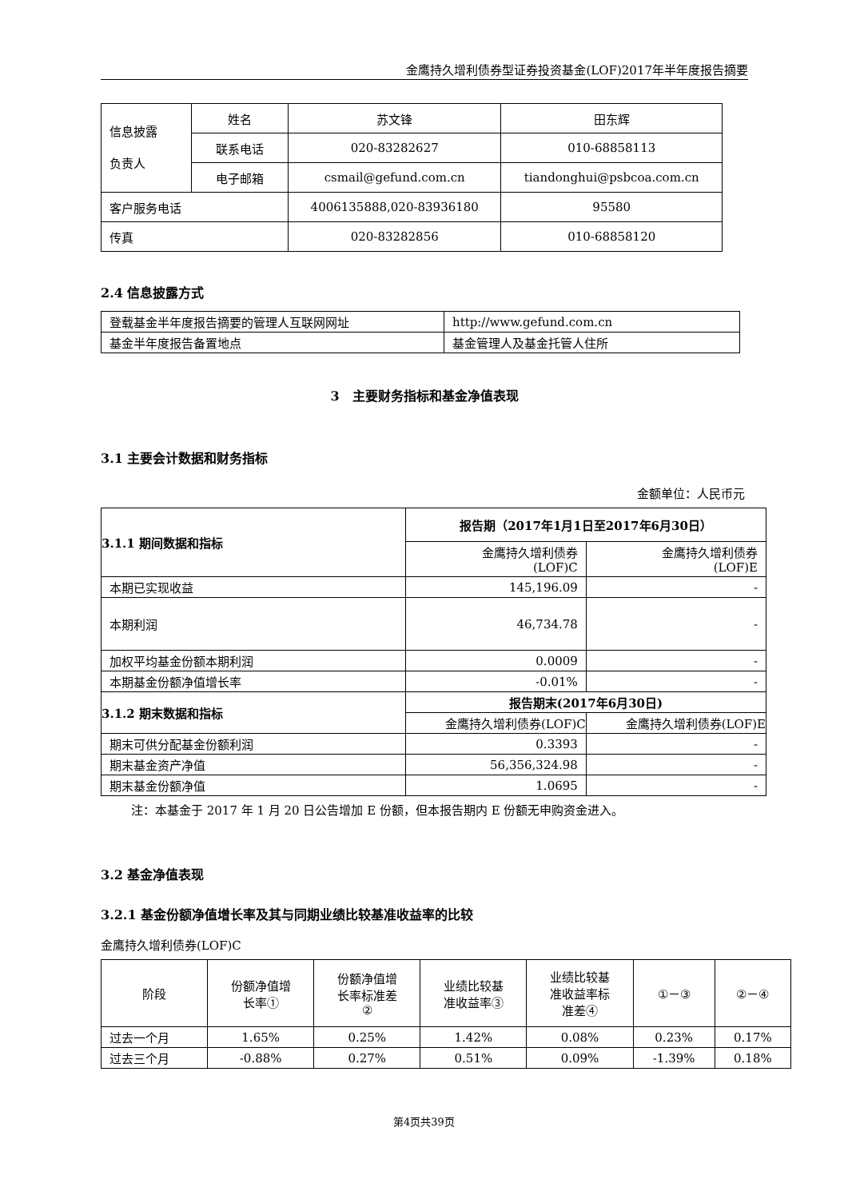金鹰持久增利债券型证券投资基金(LOF)2017年半年度报告摘要
| 信息披露 负责人 | 姓名 | 苏文锋 | 田东辉 |
| | 联系电话 | 020-83282627 | 010-68858113 |
| | 电子邮箱 | csmail@gefund.com.cn | tiandonghui@psbcoa.com.cn |
| 客户服务电话 | | 4006135888,020-83936180 | 95580 |
| 传真 | | 020-83282856 | 010-68858120 |
2.4 信息披露方式
| 登载基金半年度报告摘要的管理人互联网网址 | http://www.gefund.com.cn |
| 基金半年度报告备置地点 | 基金管理人及基金托管人住所 |
3　主要财务指标和基金净值表现
3.1 主要会计数据和财务指标
金额单位：人民币元
| 3.1.1 期间数据和指标 | 报告期（2017年1月1日至2017年6月30日） | |
| | 金鹰持久增利债券 (LOF)C | 金鹰持久增利债券 (LOF)E |
| 本期已实现收益 | 145,196.09 | - |
| 本期利润 | 46,734.78 | - |
| 加权平均基金份额本期利润 | 0.0009 | - |
| 本期基金份额净值增长率 | -0.01% | - |
| 3.1.2 期末数据和指标 | 报告期末(2017年6月30日) | |
| | 金鹰持久增利债券(LOF)C | 金鹰持久增利债券(LOF)E |
| 期末可供分配基金份额利润 | 0.3393 | - |
| 期末基金资产净值 | 56,356,324.98 | - |
| 期末基金份额净值 | 1.0695 | - |
注：本基金于 2017 年 1 月 20 日公告增加 E 份额，但本报告期内 E 份额无申购资金进入。
3.2 基金净值表现
3.2.1 基金份额净值增长率及其与同期业绩比较基准收益率的比较
金鹰持久增利债券(LOF)C
| 阶段 | 份额净值增 长率① | 份额净值增 长率标准差 ② | 业绩比较基 准收益率③ | 业绩比较基 准收益率标 准差④ | ①－③ | ②－④ |
| 过去一个月 | 1.65% | 0.25% | 1.42% | 0.08% | 0.23% | 0.17% |
| 过去三个月 | -0.88% | 0.27% | 0.51% | 0.09% | -1.39% | 0.18% |
第4页共39页